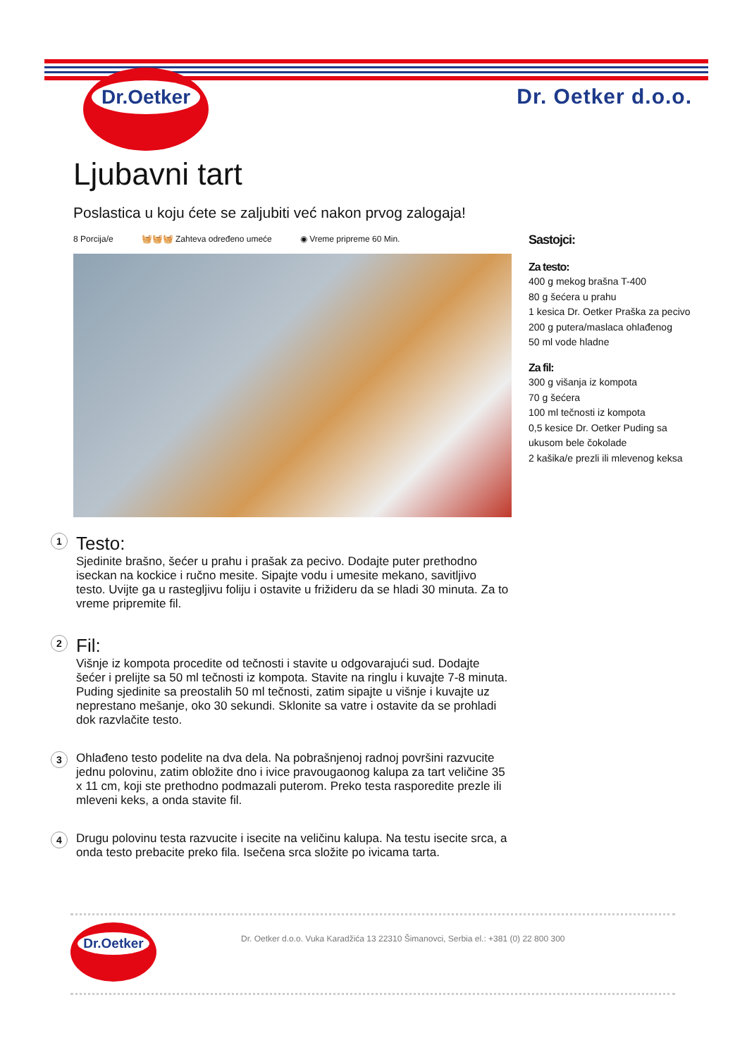Dr.Oetker
Dr. Oetker d.o.o.
Ljubavni tart
Poslastica u koju ćete se zaljubiti već nakon prvog zalogaja!
8 Porcija/e 🧺🧺🧺 Zahteva određeno umeće ◉ Vreme pripreme 60 Min.
Sastojci:
Za testo:
400 g mekog brašna T-400
80 g šećera u prahu
1 kesica Dr. Oetker Praška za pecivo
200 g putera/maslaca ohlađenog
50 ml vode hladne
Za fil:
300 g višanja iz kompota
70 g šećera
100 ml tečnosti iz kompota
0,5 kesice Dr. Oetker Puding sa ukusom bele čokolade
2 kašika/e prezli ili mlevenog keksa
1
Testo:
Sjedinite brašno, šećer u prahu i prašak za pecivo. Dodajte puter prethodno iseckan na kockice i ručno mesite. Sipajte vodu i umesite mekano, savitljivo testo. Uvijte ga u rastegljivu foliju i ostavite u frižideru da se hladi 30 minuta. Za to vreme pripremite fil.
2
Fil:
Višnje iz kompota procedite od tečnosti i stavite u odgovarajući sud. Dodajte šećer i prelijte sa 50 ml tečnosti iz kompota. Stavite na ringlu i kuvajte 7-8 minuta. Puding sjedinite sa preostalih 50 ml tečnosti, zatim sipajte u višnje i kuvajte uz neprestano mešanje, oko 30 sekundi. Sklonite sa vatre i ostavite da se prohladi dok razvlačite testo.
3
Ohlađeno testo podelite na dva dela. Na pobrašnjenoj radnoj površini razvucite jednu polovinu, zatim obložite dno i ivice pravougaonog kalupa za tart veličine 35 x 11 cm, koji ste prethodno podmazali puterom. Preko testa rasporedite prezle ili mleveni keks, a onda stavite fil.
4
Drugu polovinu testa razvucite i isecite na veličinu kalupa. Na testu isecite srca, a onda testo prebacite preko fila. Isečena srca složite po ivicama tarta.
Dr.Oetker
Dr. Oetker d.o.o. Vuka Karadžića 13 22310 Šimanovci, Serbia el.: +381 (0) 22 800 300